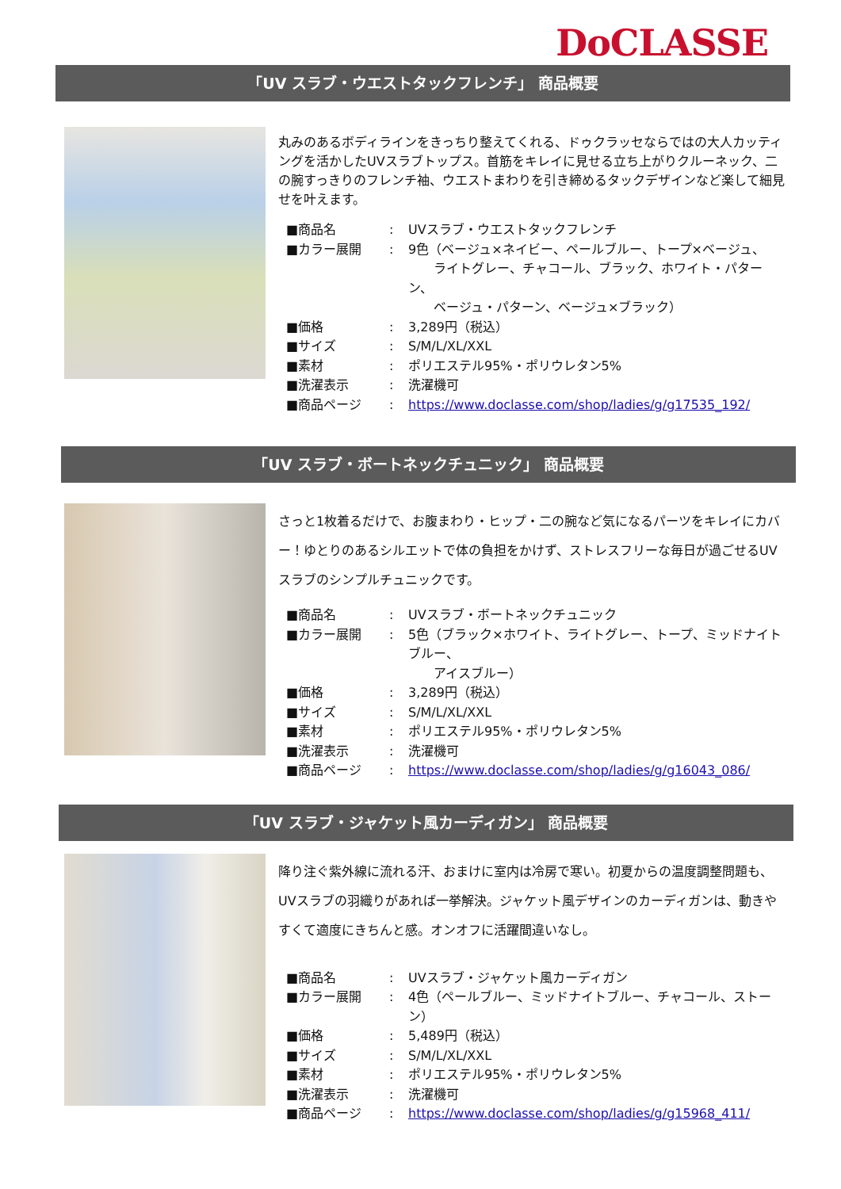DoCLASSE
「UV スラブ・ウエストタックフレンチ」 商品概要
丸みのあるボディラインをきっちり整えてくれる、ドゥクラッセならではの大人カッティングを活かしたUVスラブトップス。首筋をキレイに見せる立ち上がりクルーネック、二の腕すっきりのフレンチ袖、ウエストまわりを引き締めるタックデザインなど楽して細見せを叶えます。
| ■商品名 | : | UVスラブ・ウエストタックフレンチ |
| ■カラー展開 | : | 9色（ベージュ×ネイビー、ペールブルー、トープ×ベージュ、 ライトグレー、チャコール、ブラック、ホワイト・パターン、 ベージュ・パターン、ベージュ×ブラック） |
| ■価格 | : | 3,289円（税込） |
| ■サイズ | : | S/M/L/XL/XXL |
| ■素材 | : | ポリエステル95%・ポリウレタン5% |
| ■洗濯表示 | : | 洗濯機可 |
| ■商品ページ | : | https://www.doclasse.com/shop/ladies/g/g17535_192/ |
「UV スラブ・ボートネックチュニック」 商品概要
さっと1枚着るだけで、お腹まわり・ヒップ・二の腕など気になるパーツをキレイにカバー！ゆとりのあるシルエットで体の負担をかけず、ストレスフリーな毎日が過ごせるUVスラブのシンプルチュニックです。
| ■商品名 | : | UVスラブ・ボートネックチュニック |
| ■カラー展開 | : | 5色（ブラック×ホワイト、ライトグレー、トープ、ミッドナイトブルー、 アイスブルー） |
| ■価格 | : | 3,289円（税込） |
| ■サイズ | : | S/M/L/XL/XXL |
| ■素材 | : | ポリエステル95%・ポリウレタン5% |
| ■洗濯表示 | : | 洗濯機可 |
| ■商品ページ | : | https://www.doclasse.com/shop/ladies/g/g16043_086/ |
「UV スラブ・ジャケット風カーディガン」 商品概要
降り注ぐ紫外線に流れる汗、おまけに室内は冷房で寒い。初夏からの温度調整問題も、UVスラブの羽織りがあれば一挙解決。ジャケット風デザインのカーディガンは、動きやすくて適度にきちんと感。オンオフに活躍間違いなし。
| ■商品名 | : | UVスラブ・ジャケット風カーディガン |
| ■カラー展開 | : | 4色（ペールブルー、ミッドナイトブルー、チャコール、ストーン） |
| ■価格 | : | 5,489円（税込） |
| ■サイズ | : | S/M/L/XL/XXL |
| ■素材 | : | ポリエステル95%・ポリウレタン5% |
| ■洗濯表示 | : | 洗濯機可 |
| ■商品ページ | : | https://www.doclasse.com/shop/ladies/g/g15968_411/ |